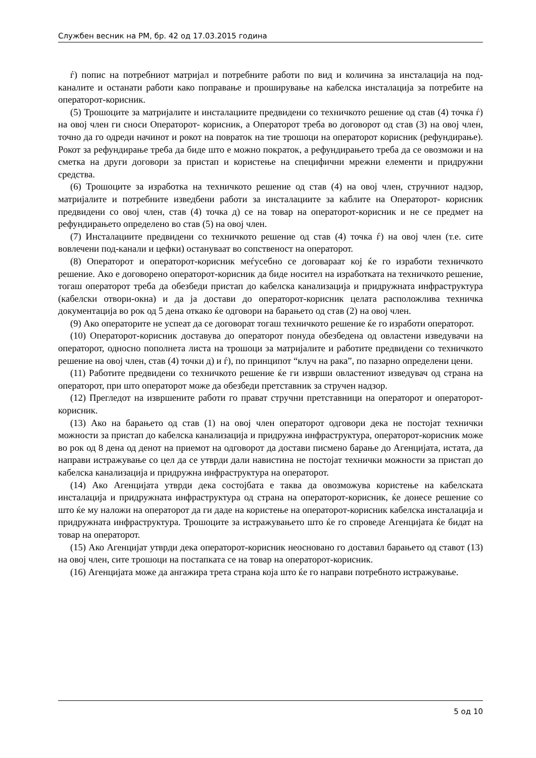Службен весник на РМ, бр. 42 од 17.03.2015 година
ѓ) попис на потребниот матријал и потребните работи по вид и количина за инсталација на под-каналите и останати работи како поправање и проширување на кабелска инсталација за потребите на операторот-корисник.
(5) Трошоците за матријалите и инсталациите предвидени со техничкото решение од став (4) точка ѓ) на овој член ги сноси Операторот- корисник, а Операторот треба во договорот од став (3) на овој член, точно да го одреди начинот и рокот на повраток на тие трошоци на операторот корисник (рефундирање). Рокот за рефундирање треба да биде што е можно пократок, а рефундирањето треба да се овозможи и на сметка на други договори за пристап и користење на специфични мрежни елементи и придружни средства.
(6) Трошоците за изработка на техничкото решение од став (4) на овој член, стручниот надзор, матријалите и потребните изведбени работи за инсталациите за каблите на Операторот- корисник предвидени со овој член, став (4) точка д) се на товар на операторот-корисник и не се предмет на рефундирањето определено во став (5) на овој член.
(7) Инсталациите предвидени со техничкото решение од став (4) точка ѓ) на овој член (т.е. сите вовлечени под-канали и цефки) остануваат во сопственост на операторот.
(8) Операторот и операторот-корисник меѓусебно се договараат кој ќе го изработи техничкото решение. Ако е договорено операторот-корисник да биде носител на изработката на техничкото решение, тогаш операторот треба да обезбеди пристап до кабелска канализација и придружната инфраструктура (кабелски отвори-окна) и да ја достави до операторот-корисник целата расположлива техничка документација во рок од 5 дена откако ќе одговори на барањето од став (2) на овој член.
(9) Ако операторите не успеат да се договорат тогаш техничкото решение ќе го изработи операторот.
(10) Операторот-корисник доставува до операторот понуда обезбедена од овластени изведувачи на операторот, односно пополнета листа на трошоци за матријалите и работите предвидени со техничкото решение на овој член, став (4) точки д) и ѓ), по принципот “клуч на рака”, по пазарно определени цени.
(11) Работите предвидени со техничкото решение ќе ги изврши овластениот изведувач од страна на операторот, при што операторот може да обезбеди претставник за стручен надзор.
(12) Прегледот на извршените работи го прават стручни претставници на операторот и операторот-корисник.
(13) Ако на барањето од став (1) на овој член операторот одговори дека не постојат технички можности за пристап до кабелска канализација и придружна инфраструктура, операторот-корисник може во рок од 8 дена од денот на приемот на одговорот да достави писмено барање до Агенцијата, истата, да направи истражување со цел да се утврди дали навистина не постојат технички можности за пристап до кабелска канализација и придружна инфраструктура на операторот.
(14) Ако Агенцијата утврди дека состојбата е таква да овозможува користење на кабелската инсталација и придружната инфраструктура од страна на операторот-корисник, ќе донесе решение со што ќе му наложи на операторот да ги даде на користење на операторот-корисник кабелска инсталација и придружната инфраструктура. Трошоците за истражувањето што ќе го спроведе Агенцијата ќе бидат на товар на операторот.
(15) Ако Агенцијат утврди дека операторот-корисник неосновано го доставил барањето од ставот (13) на овој член, сите трошоци на постапката се на товар на операторот-корисник.
(16) Агенцијата може да ангажира трета страна која што ќе го направи потребното истражување.
5 од 10